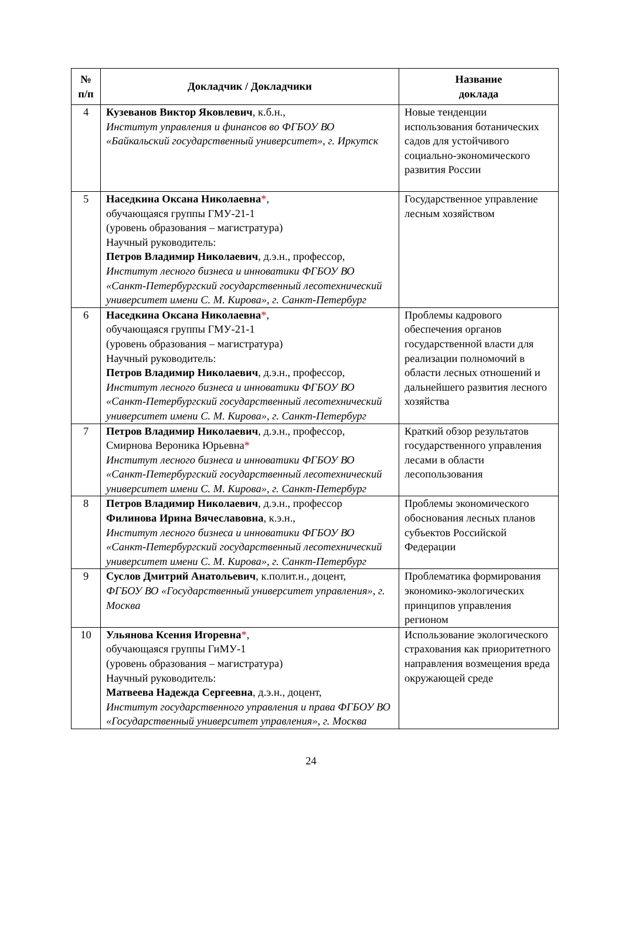| № п/п | Докладчик / Докладчики | Название доклада |
| --- | --- | --- |
| 4 | Кузеванов Виктор Яковлевич , к.б.н., Институт управления и финансов во ФГБОУ ВО «Байкальский государственный университет», г. Иркутск | Новые тенденции использования ботанических садов для устойчивого социально-экономического развития России |
| 5 | Наседкина Оксана Николаевна * , обучающаяся группы ГМУ-21-1 (уровень образования – магистратура) Научный руководитель: Петров Владимир Николаевич , д.э.н., профессор, Институт лесного бизнеса и инноватики ФГБОУ ВО «Санкт-Петербургский государственный лесотехнический университет имени С. М. Кирова», г. Санкт-Петербург | Государственное управление лесным хозяйством |
| 6 | Наседкина Оксана Николаевна * , обучающаяся группы ГМУ-21-1 (уровень образования – магистратура) Научный руководитель: Петров Владимир Николаевич , д.э.н., профессор, Институт лесного бизнеса и инноватики ФГБОУ ВО «Санкт-Петербургский государственный лесотехнический университет имени С. М. Кирова», г. Санкт-Петербург | Проблемы кадрового обеспечения органов государственной власти для реализации полномочий в области лесных отношений и дальнейшего развития лесного хозяйства |
| 7 | Петров Владимир Николаевич , д.э.н., профессор, Смирнова Вероника Юрьевна * Институт лесного бизнеса и инноватики ФГБОУ ВО «Санкт-Петербургский государственный лесотехнический университет имени С. М. Кирова», г. Санкт-Петербург | Краткий обзор результатов государственного управления лесами в области лесопользования |
| 8 | Петров Владимир Николаевич , д.э.н., профессор Филинова Ирина Вячеславовна , к.э.н., Институт лесного бизнеса и инноватики ФГБОУ ВО «Санкт-Петербургский государственный лесотехнический университет имени С. М. Кирова», г. Санкт-Петербург | Проблемы экономического обоснования лесных планов субъектов Российской Федерации |
| 9 | Суслов Дмитрий Анатольевич , к.полит.н., доцент, ФГБОУ ВО «Государственный университет управления», г. Москва | Проблематика формирования экономико-экологических принципов управления регионом |
| 10 | Ульянова Ксения Игоревна * , обучающаяся группы ГиМУ-1 (уровень образования – магистратура) Научный руководитель: Матвеева Надежда Сергеевна , д.э.н., доцент, Институт государственного управления и права ФГБОУ ВО «Государственный университет управления», г. Москва | Использование экологического страхования как приоритетного направления возмещения вреда окружающей среде |
24